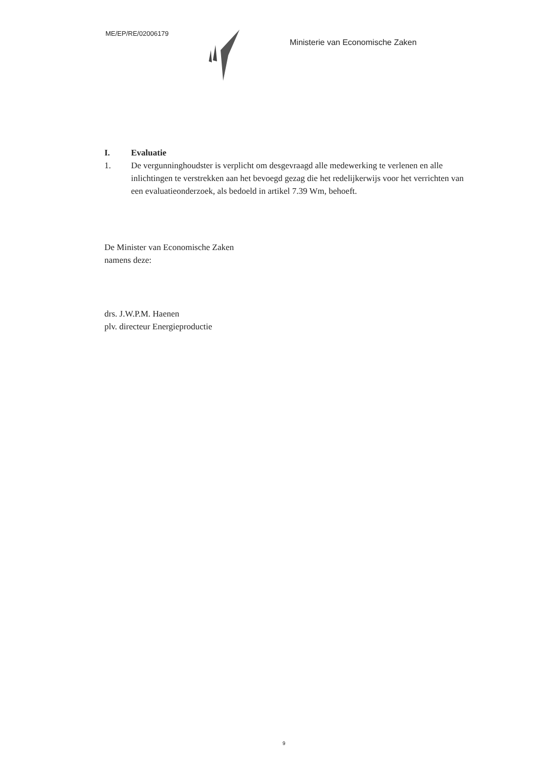ME/EP/RE/02006179
Ministerie van Economische Zaken
I. Evaluatie
1. De vergunninghoudster is verplicht om desgevraagd alle medewerking te verlenen en alle inlichtingen te verstrekken aan het bevoegd gezag die het redelijkerwijs voor het verrichten van een evaluatieonderzoek, als bedoeld in artikel 7.39 Wm, behoeft.
De Minister van Economische Zaken
namens deze:
drs. J.W.P.M. Haenen
plv. directeur Energieproductie
9